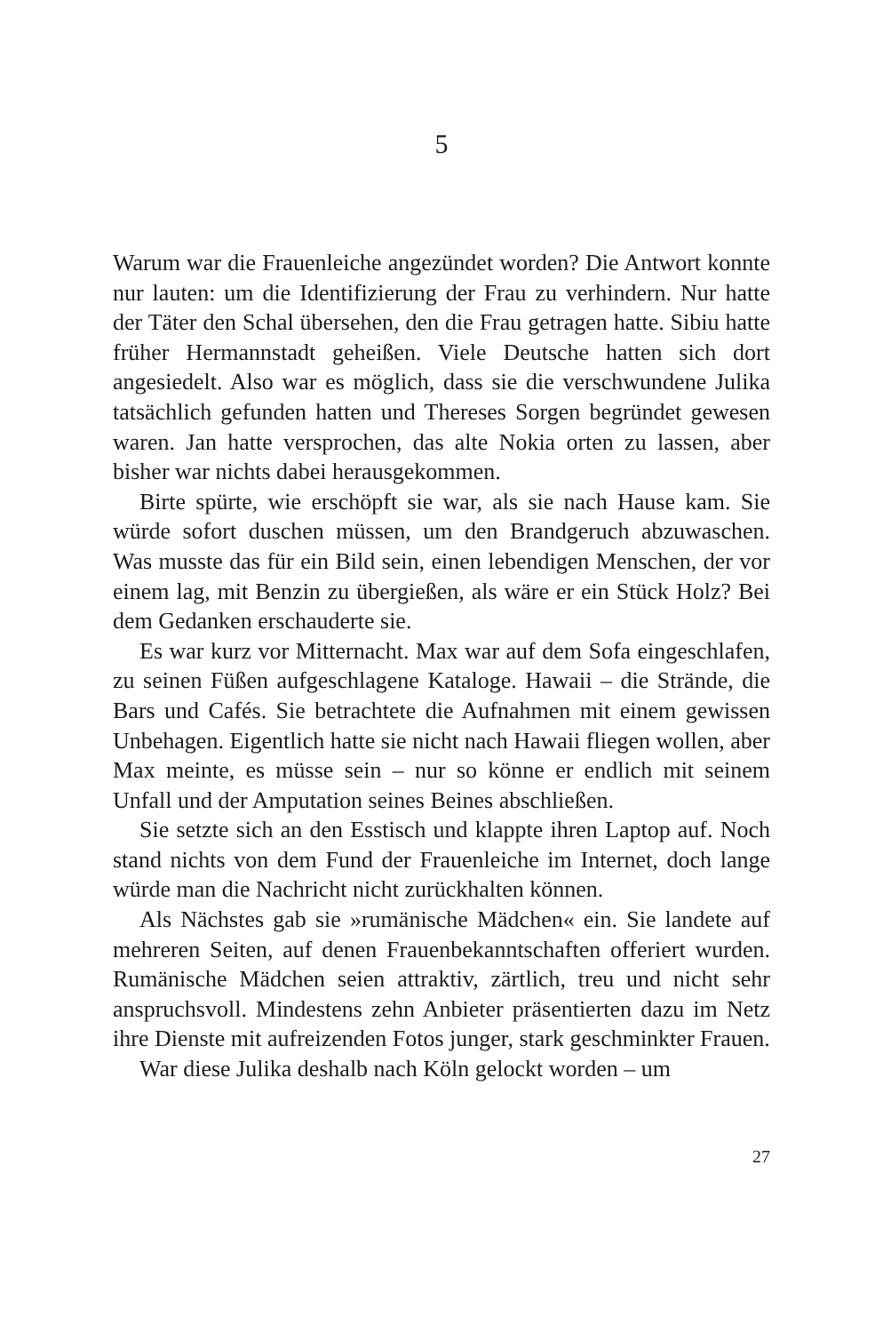5
Warum war die Frauenleiche angezündet worden? Die Antwort konnte nur lauten: um die Identifizierung der Frau zu verhindern. Nur hatte der Täter den Schal übersehen, den die Frau getragen hatte. Sibiu hatte früher Hermannstadt geheißen. Viele Deutsche hatten sich dort angesiedelt. Also war es möglich, dass sie die verschwundene Julika tatsächlich gefunden hatten und Thereses Sorgen begründet gewesen waren. Jan hatte versprochen, das alte Nokia orten zu lassen, aber bisher war nichts dabei herausgekommen.
Birte spürte, wie erschöpft sie war, als sie nach Hause kam. Sie würde sofort duschen müssen, um den Brandgeruch abzuwaschen. Was musste das für ein Bild sein, einen lebendigen Menschen, der vor einem lag, mit Benzin zu übergießen, als wäre er ein Stück Holz? Bei dem Gedanken erschauderte sie.
Es war kurz vor Mitternacht. Max war auf dem Sofa eingeschlafen, zu seinen Füßen aufgeschlagene Kataloge. Hawaii – die Strände, die Bars und Cafés. Sie betrachtete die Aufnahmen mit einem gewissen Unbehagen. Eigentlich hatte sie nicht nach Hawaii fliegen wollen, aber Max meinte, es müsse sein – nur so könne er endlich mit seinem Unfall und der Amputation seines Beines abschließen.
Sie setzte sich an den Esstisch und klappte ihren Laptop auf. Noch stand nichts von dem Fund der Frauenleiche im Internet, doch lange würde man die Nachricht nicht zurückhalten können.
Als Nächstes gab sie »rumänische Mädchen« ein. Sie landete auf mehreren Seiten, auf denen Frauenbekanntschaften offeriert wurden. Rumänische Mädchen seien attraktiv, zärtlich, treu und nicht sehr anspruchsvoll. Mindestens zehn Anbieter präsentierten dazu im Netz ihre Dienste mit aufreizenden Fotos junger, stark geschminkter Frauen.
War diese Julika deshalb nach Köln gelockt worden – um
27